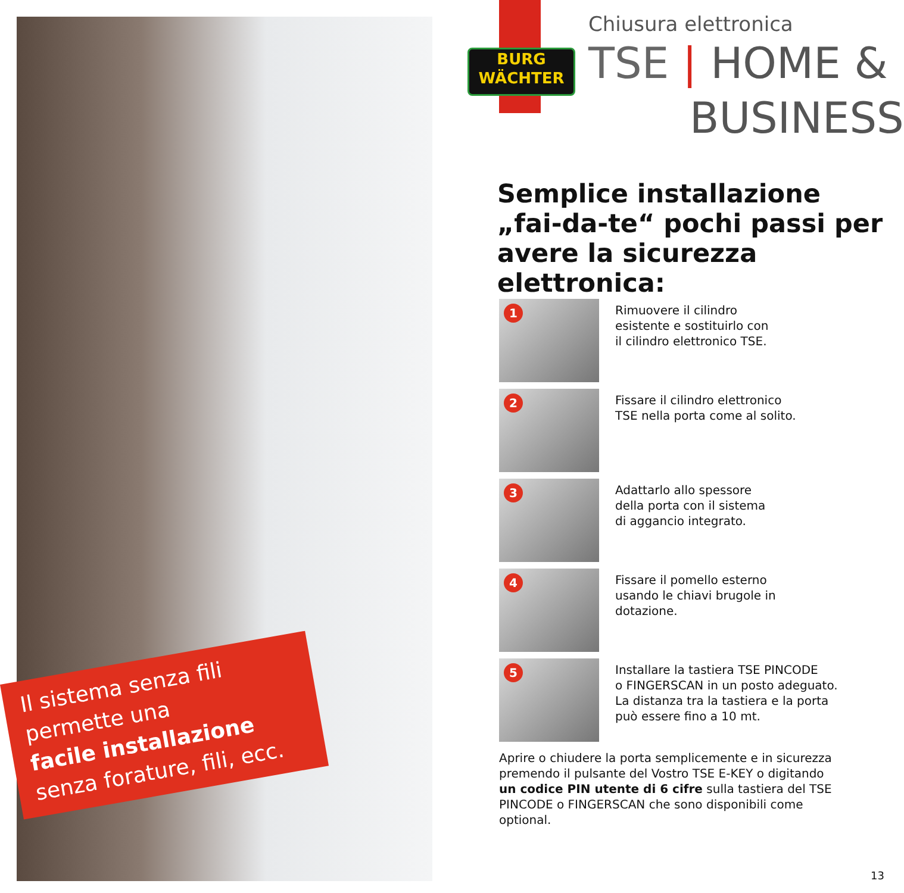Il sistema senza fili
permette una
facile installazione
senza forature, fili, ecc.
BURG
WÄCHTER
Chiusura elettronica
TSE | HOME &
BUSINESS
Semplice installazione
„fai-da-te“ pochi passi per
avere la sicurezza elettronica:
1
Rimuovere il cilindro
esistente e sostituirlo con
il cilindro elettronico TSE.
2
Fissare il cilindro elettronico
TSE nella porta come al solito.
3
Adattarlo allo spessore
della porta con il sistema
di aggancio integrato.
4
Fissare il pomello esterno
usando le chiavi brugole in
dotazione.
5
Installare la tastiera TSE PINCODE
o FINGERSCAN in un posto adeguato.
La distanza tra la tastiera e la porta
può essere fino a 10 mt.
Aprire o chiudere la porta semplicemente e in sicurezza premendo il pulsante del Vostro TSE E-KEY o digitando un codice PIN utente di 6 cifre sulla tastiera del TSE PINCODE o FINGERSCAN che sono disponibili come optional.
13